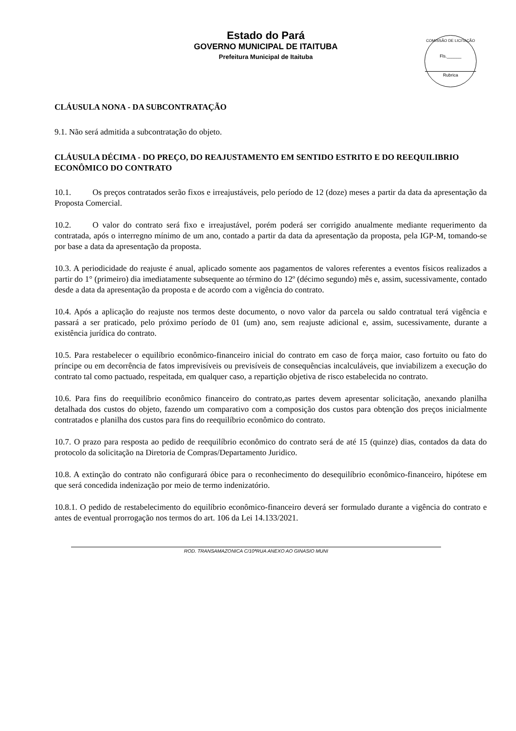Estado do Pará
GOVERNO MUNICIPAL DE ITAITUBA
Prefeitura Municipal de Itaituba
COMISSÃO DE LICITAÇÃO
Fls.______
Rubrica
CLÁUSULA NONA - DA SUBCONTRATAÇÃO
9.1. Não será admitida a subcontratação do objeto.
CLÁUSULA DÉCIMA - DO PREÇO, DO REAJUSTAMENTO EM SENTIDO ESTRITO E DO REEQUILIBRIO ECONÔMICO DO CONTRATO
10.1. Os preços contratados serão fixos e irreajustáveis, pelo período de 12 (doze) meses a partir da data da apresentação da Proposta Comercial.
10.2. O valor do contrato será fixo e irreajustável, porém poderá ser corrigido anualmente mediante requerimento da contratada, após o interregno mínimo de um ano, contado a partir da data da apresentação da proposta, pela IGP-M, tomando-se por base a data da apresentação da proposta.
10.3. A periodicidade do reajuste é anual, aplicado somente aos pagamentos de valores referentes a eventos físicos realizados a partir do 1° (primeiro) dia imediatamente subsequente ao término do 12º (décimo segundo) mês e, assim, sucessivamente, contado desde a data da apresentação da proposta e de acordo com a vigência do contrato.
10.4. Após a aplicação do reajuste nos termos deste documento, o novo valor da parcela ou saldo contratual terá vigência e passará a ser praticado, pelo próximo período de 01 (um) ano, sem reajuste adicional e, assim, sucessivamente, durante a existência jurídica do contrato.
10.5. Para restabelecer o equilíbrio econômico-financeiro inicial do contrato em caso de força maior, caso fortuito ou fato do príncipe ou em decorrência de fatos imprevisíveis ou previsíveis de consequências incalculáveis, que inviabilizem a execução do contrato tal como pactuado, respeitada, em qualquer caso, a repartição objetiva de risco estabelecida no contrato.
10.6. Para fins do reequilíbrio econômico financeiro do contrato,as partes devem apresentar solicitação, anexando planilha detalhada dos custos do objeto, fazendo um comparativo com a composição dos custos para obtenção dos preços inicialmente contratados e planilha dos custos para fins do reequilíbrio econômico do contrato.
10.7. O prazo para resposta ao pedido de reequilíbrio econômico do contrato será de até 15 (quinze) dias, contados da data do protocolo da solicitação na Diretoria de Compras/Departamento Juridico.
10.8. A extinção do contrato não configurará óbice para o reconhecimento do desequilíbrio econômico-financeiro, hipótese em que será concedida indenização por meio de termo indenizatório.
10.8.1. O pedido de restabelecimento do equilíbrio econômico-financeiro deverá ser formulado durante a vigência do contrato e antes de eventual prorrogação nos termos do art. 106 da Lei 14.133/2021.
ROD. TRANSAMAZONICA C/10ªRUA ANEXO AO GINASIO MUNI